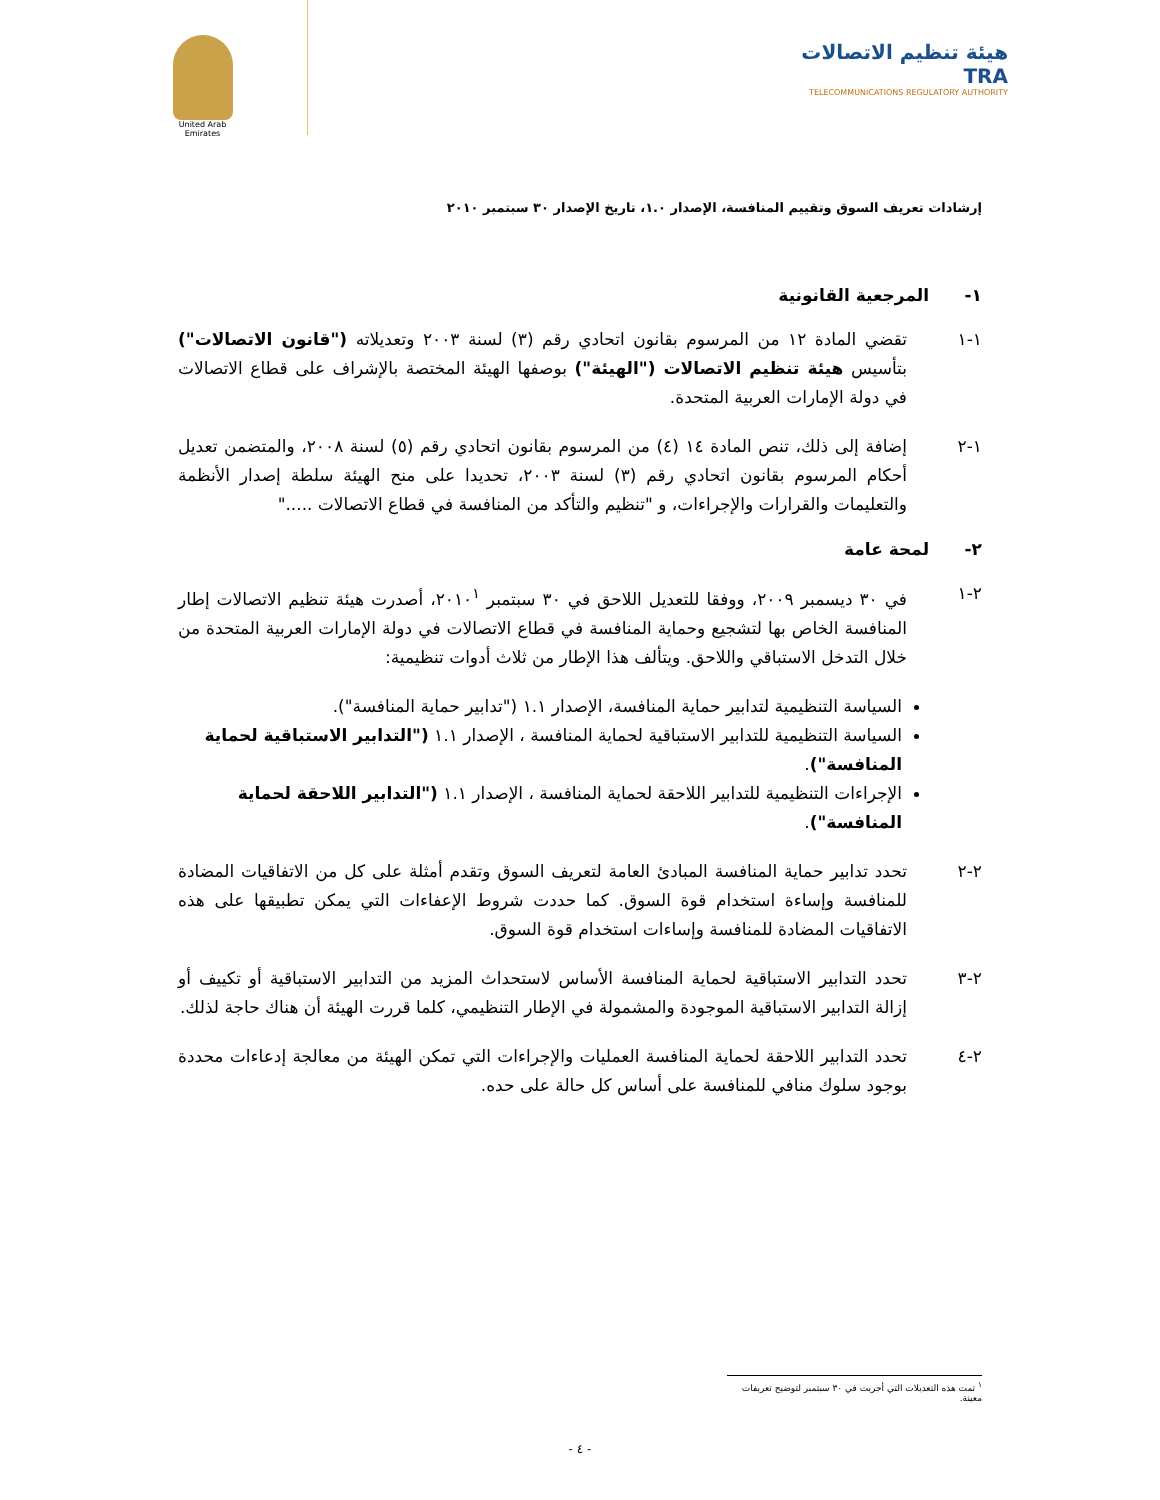United Arab Emirates
هيئة تنظيم الاتصالات TRA
TELECOMMUNICATIONS REGULATORY AUTHORITY
إرشادات تعريف السوق وتقييم المنافسة، الإصدار ١.٠، تاريخ الإصدار ٣٠ سبتمبر ٢٠١٠
١- المرجعية القانونية
١-١ تقضي المادة ١٢ من المرسوم بقانون اتحادي رقم (٣) لسنة ٢٠٠٣ وتعديلاته ("قانون الاتصالات") بتأسيس هيئة تنظيم الاتصالات ("الهيئة") بوصفها الهيئة المختصة بالإشراف على قطاع الاتصالات في دولة الإمارات العربية المتحدة.
١-٢ إضافة إلى ذلك، تنص المادة ١٤ (٤) من المرسوم بقانون اتحادي رقم (٥) لسنة ٢٠٠٨، والمتضمن تعديل أحكام المرسوم بقانون اتحادي رقم (٣) لسنة ٢٠٠٣، تحديدا على منح الهيئة سلطة إصدار الأنظمة والتعليمات والقرارات والإجراءات، و "تنظيم والتأكد من المنافسة في قطاع الاتصالات ....."
٢- لمحة عامة
٢-١ في ٣٠ ديسمبر ٢٠٠٩، ووفقا للتعديل اللاحق في ٣٠ سبتمبر ٢٠١٠<sup>١</sup>، أصدرت هيئة تنظيم الاتصالات إطار المنافسة الخاص بها لتشجيع وحماية المنافسة في قطاع الاتصالات في دولة الإمارات العربية المتحدة من خلال التدخل الاستباقي واللاحق. ويتألف هذا الإطار من ثلاث أدوات تنظيمية:
السياسة التنظيمية لتدابير حماية المنافسة، الإصدار ١.١ ("تدابير حماية المنافسة").
السياسة التنظيمية للتدابير الاستباقية لحماية المنافسة ، الإصدار ١.١ ("التدابير الاستباقية لحماية المنافسة").
الإجراءات التنظيمية للتدابير اللاحقة لحماية المنافسة ، الإصدار ١.١ ("التدابير اللاحقة لحماية المنافسة").
٢-٢ تحدد تدابير حماية المنافسة المبادئ العامة لتعريف السوق وتقدم أمثلة على كل من الاتفاقيات المضادة للمنافسة وإساءة استخدام قوة السوق. كما حددت شروط الإعفاءات التي يمكن تطبيقها على هذه الاتفاقيات المضادة للمنافسة وإساءات استخدام قوة السوق.
٢-٣ تحدد التدابير الاستباقية لحماية المنافسة الأساس لاستحداث المزيد من التدابير الاستباقية أو تكييف أو إزالة التدابير الاستباقية الموجودة والمشمولة في الإطار التنظيمي، كلما قررت الهيئة أن هناك حاجة لذلك.
٢-٤ تحدد التدابير اللاحقة لحماية المنافسة العمليات والإجراءات التي تمكن الهيئة من معالجة إدعاءات محددة بوجود سلوك منافي للمنافسة على أساس كل حالة على حده.
<sup>١</sup> تمت هذه التعديلات التي أجريت في ٣٠ سبتمبر لتوضيح تعريفات معينة.
- ٤ -